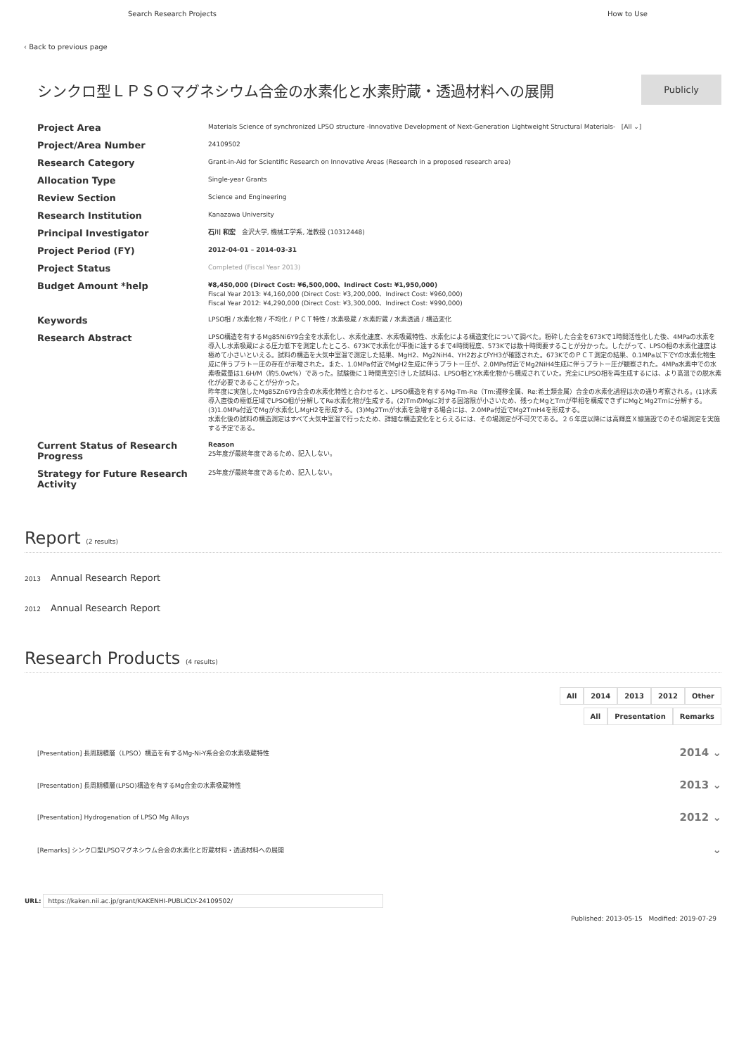Search Research Projects How to Use
‹ Back to previous page
シンクロ型ＬＰＳＯマグネシウム合金の水素化と水素貯蔵・透過材料への展開
Publicly
| Project Area | Materials Science of synchronized LPSO structure -Innovative Development of Next-Generation Lightweight Structural Materials- [All ⌄] |
| Project/Area Number | 24109502 |
| Research Category | Grant-in-Aid for Scientific Research on Innovative Areas (Research in a proposed research area) |
| Allocation Type | Single-year Grants |
| Review Section | Science and Engineering |
| Research Institution | Kanazawa University |
| Principal Investigator | 石川 和宏 金沢大学, 機械工学系, 准教授 (10312448) |
| Project Period (FY) | 2012-04-01 – 2014-03-31 |
| Project Status | Completed (Fiscal Year 2013) |
| Budget Amount *help | ¥8,450,000 (Direct Cost: ¥6,500,000、Indirect Cost: ¥1,950,000) Fiscal Year 2013: ¥4,160,000 (Direct Cost: ¥3,200,000、Indirect Cost: ¥960,000) Fiscal Year 2012: ¥4,290,000 (Direct Cost: ¥3,300,000、Indirect Cost: ¥990,000) |
| Keywords | LPSO相 / 水素化物 / 不均化 / ＰＣＴ特性 / 水素吸蔵 / 水素貯蔵 / 水素透過 / 構造変化 |
| Research Abstract | LPSO構造を有するMg85Ni6Y9合金を水素化し、水素化速度、水素吸蔵特性、水素化による構造変化について調べた。粉砕した合金を673Kで1時間活性化した後、4MPaの水素を導入し水素吸蔵による圧力低下を測定したところ、673Kで水素化が平衡に達するまで4時間程度、573Kでは数十時間要することが分かった。したがって、LPSO相の水素化速度は極めて小さいといえる。試料の構造を大気中室温で測定した結果、MgH2、Mg2NiH4、YH2およびYH3が確認された。673KでのＰＣＴ測定の結果、0.1MPa以下でYの水素化物生成に伴うプラトー圧の存在が示唆された。また、1.0MPa付近でMgH2生成に伴うプラトー圧が、2.0MPa付近でMg2NiH4生成に伴うプラトー圧が観察された。4MPa水素中での水素吸蔵量は1.6H/M（約5.0wt%）であった。試験後に１時間真空引きした試料は、LPSO相とY水素化物から構成されていた。完全にLPSO相を再生成するには、より高温での脱水素化が必要であることが分かった。 昨年度に実施したMg85Zn6Y9合金の水素化特性と合わせると、LPSO構造を有するMg-Tm-Re（Tm:遷移金属、Re:希土類金属）合金の水素化過程は次の通り考察される。(1)水素導入直後の極低圧域でLPSO相が分解してRe水素化物が生成する。(2)TmのMgに対する固溶限が小さいため、残ったMgとTmが単相を構成できずにMgとMg2Tmに分解する。(3)1.0MPa付近でMgが水素化しMgH2を形成する。(3)Mg2Tmが水素を急増する場合には、2.0MPa付近でMg2TmH4を形成する。 水素化後の試料の構造測定はすべて大気中室温で行ったため、詳細な構造変化をとらえるには、その場測定が不可欠である。２６年度以降には高輝度Ｘ線施設でのその場測定を実施する予定である。 |
| Current Status of Research Progress | Reason 25年度が最終年度であるため、記入しない。 |
| Strategy for Future Research Activity | 25年度が最終年度であるため、記入しない。 |
Report (2 results)
2013 Annual Research Report
2012 Annual Research Report
Research Products (4 results)
All 2014 2013 2012 Other
All Presentation Remarks
[Presentation] 長周期積層（LPSO）構造を有するMg-Ni-Y系合金の水素吸蔵特性 2014 ⌄
[Presentation] 長周期積層(LPSO)構造を有するMg合金の水素吸蔵特性 2013 ⌄
[Presentation] Hydrogenation of LPSO Mg Alloys 2012 ⌄
[Remarks] シンクロ型LPSOマグネシウム合金の水素化と貯蔵材料・透過材料への展開 ⌄
URL: https://kaken.nii.ac.jp/grant/KAKENHI-PUBLICLY-24109502/
Published: 2013-05-15 Modified: 2019-07-29